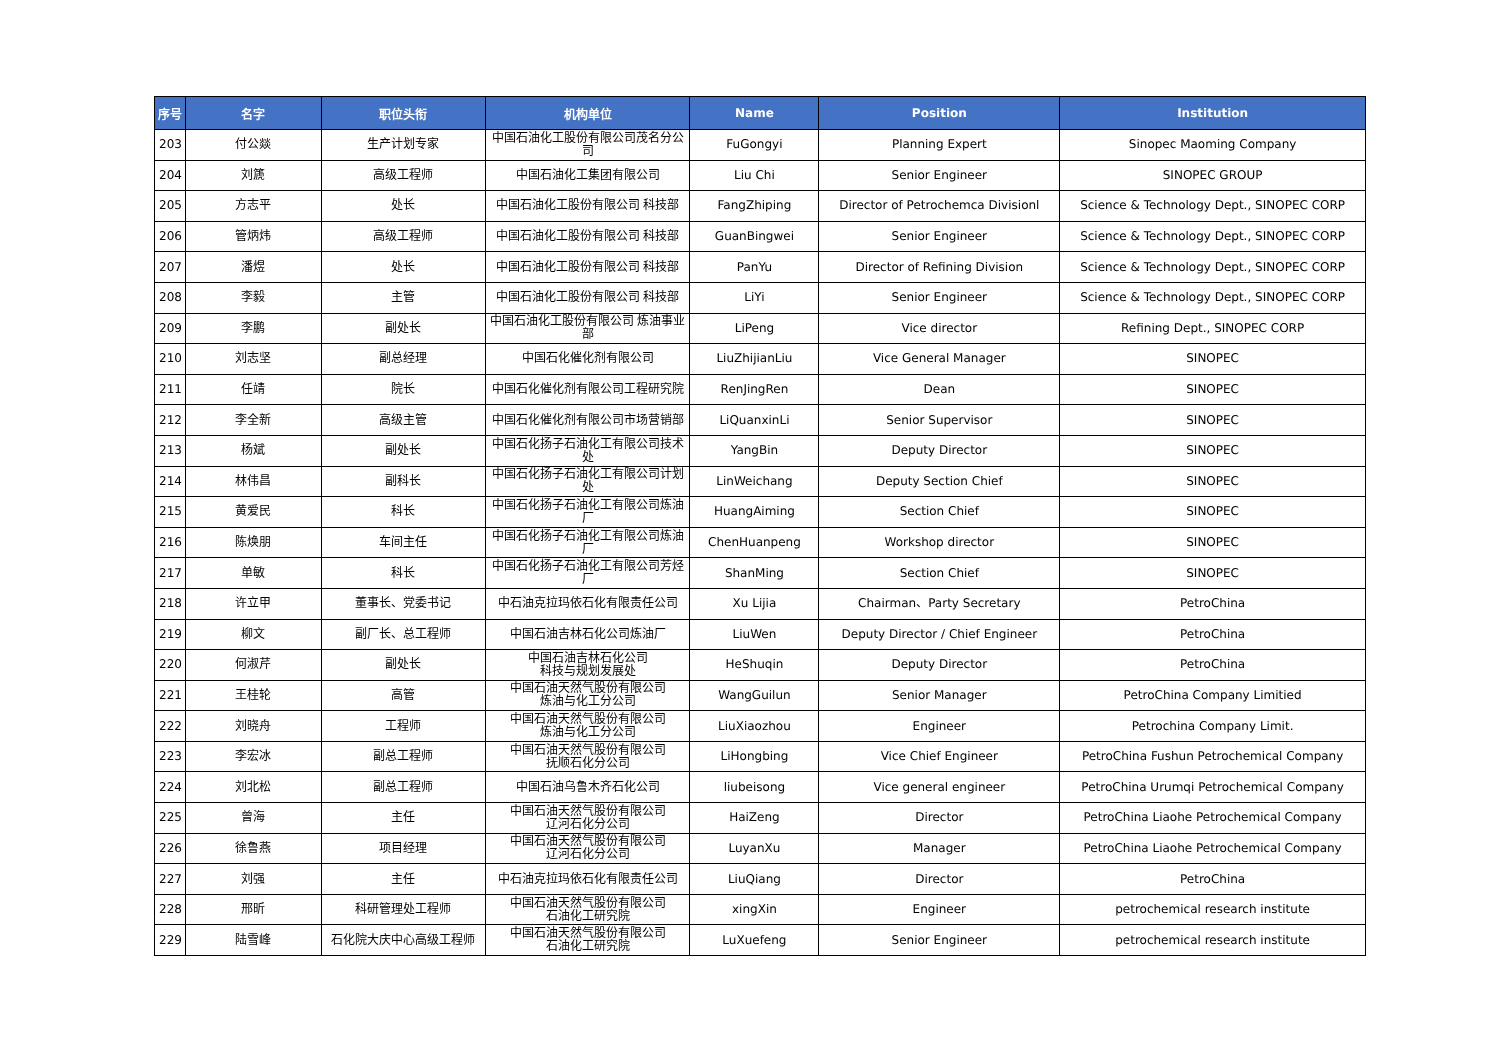| 序号 | 名字 | 职位头衔 | 机构单位 | Name | Position | Institution |
| --- | --- | --- | --- | --- | --- | --- |
| 203 | 付公燚 | 生产计划专家 | 中国石油化工股份有限公司茂名分公司 | FuGongyi | Planning Expert | Sinopec Maoming Company |
| 204 | 刘篪 | 高级工程师 | 中国石油化工集团有限公司 | Liu Chi | Senior Engineer | SINOPEC GROUP |
| 205 | 方志平 | 处长 | 中国石油化工股份有限公司 科技部 | FangZhiping | Director of Petrochemca Divisionl | Science & Technology Dept., SINOPEC CORP |
| 206 | 管炳炜 | 高级工程师 | 中国石油化工股份有限公司 科技部 | GuanBingwei | Senior Engineer | Science & Technology Dept., SINOPEC CORP |
| 207 | 潘煜 | 处长 | 中国石油化工股份有限公司 科技部 | PanYu | Director of Refining Division | Science & Technology Dept., SINOPEC CORP |
| 208 | 李毅 | 主管 | 中国石油化工股份有限公司 科技部 | LiYi | Senior Engineer | Science & Technology Dept., SINOPEC CORP |
| 209 | 李鹏 | 副处长 | 中国石油化工股份有限公司 炼油事业部 | LiPeng | Vice director | Refining Dept., SINOPEC CORP |
| 210 | 刘志坚 | 副总经理 | 中国石化催化剂有限公司 | LiuZhijianLiu | Vice General Manager | SINOPEC |
| 211 | 任靖 | 院长 | 中国石化催化剂有限公司工程研究院 | RenJingRen | Dean | SINOPEC |
| 212 | 李全新 | 高级主管 | 中国石化催化剂有限公司市场营销部 | LiQuanxinLi | Senior Supervisor | SINOPEC |
| 213 | 杨斌 | 副处长 | 中国石化扬子石油化工有限公司技术处 | YangBin | Deputy Director | SINOPEC |
| 214 | 林伟昌 | 副科长 | 中国石化扬子石油化工有限公司计划处 | LinWeichang | Deputy Section Chief | SINOPEC |
| 215 | 黄爱民 | 科长 | 中国石化扬子石油化工有限公司炼油厂 | HuangAiming | Section Chief | SINOPEC |
| 216 | 陈焕朋 | 车间主任 | 中国石化扬子石油化工有限公司炼油厂 | ChenHuanpeng | Workshop director | SINOPEC |
| 217 | 单敏 | 科长 | 中国石化扬子石油化工有限公司芳烃厂 | ShanMing | Section Chief | SINOPEC |
| 218 | 许立甲 | 董事长、党委书记 | 中石油克拉玛依石化有限责任公司 | Xu Lijia | Chairman、Party Secretary | PetroChina |
| 219 | 柳文 | 副厂长、总工程师 | 中国石油吉林石化公司炼油厂 | LiuWen | Deputy Director / Chief Engineer | PetroChina |
| 220 | 何淑芹 | 副处长 | 中国石油吉林石化公司 科技与规划发展处 | HeShuqin | Deputy Director | PetroChina |
| 221 | 王桂轮 | 高管 | 中国石油天然气股份有限公司 炼油与化工分公司 | WangGuilun | Senior Manager | PetroChina Company Limitied |
| 222 | 刘晓舟 | 工程师 | 中国石油天然气股份有限公司 炼油与化工分公司 | LiuXiaozhou | Engineer | Petrochina Company Limit. |
| 223 | 李宏冰 | 副总工程师 | 中国石油天然气股份有限公司 抚顺石化分公司 | LiHongbing | Vice Chief Engineer | PetroChina Fushun Petrochemical Company |
| 224 | 刘北松 | 副总工程师 | 中国石油乌鲁木齐石化公司 | liubeisong | Vice general engineer | PetroChina Urumqi Petrochemical Company |
| 225 | 曾海 | 主任 | 中国石油天然气股份有限公司 辽河石化分公司 | HaiZeng | Director | PetroChina Liaohe Petrochemical Company |
| 226 | 徐鲁燕 | 项目经理 | 中国石油天然气股份有限公司 辽河石化分公司 | LuyanXu | Manager | PetroChina Liaohe Petrochemical Company |
| 227 | 刘强 | 主任 | 中石油克拉玛依石化有限责任公司 | LiuQiang | Director | PetroChina |
| 228 | 邢昕 | 科研管理处工程师 | 中国石油天然气股份有限公司 石油化工研究院 | xingXin | Engineer | petrochemical research institute |
| 229 | 陆雪峰 | 石化院大庆中心高级工程师 | 中国石油天然气股份有限公司 石油化工研究院 | LuXuefeng | Senior Engineer | petrochemical research institute |